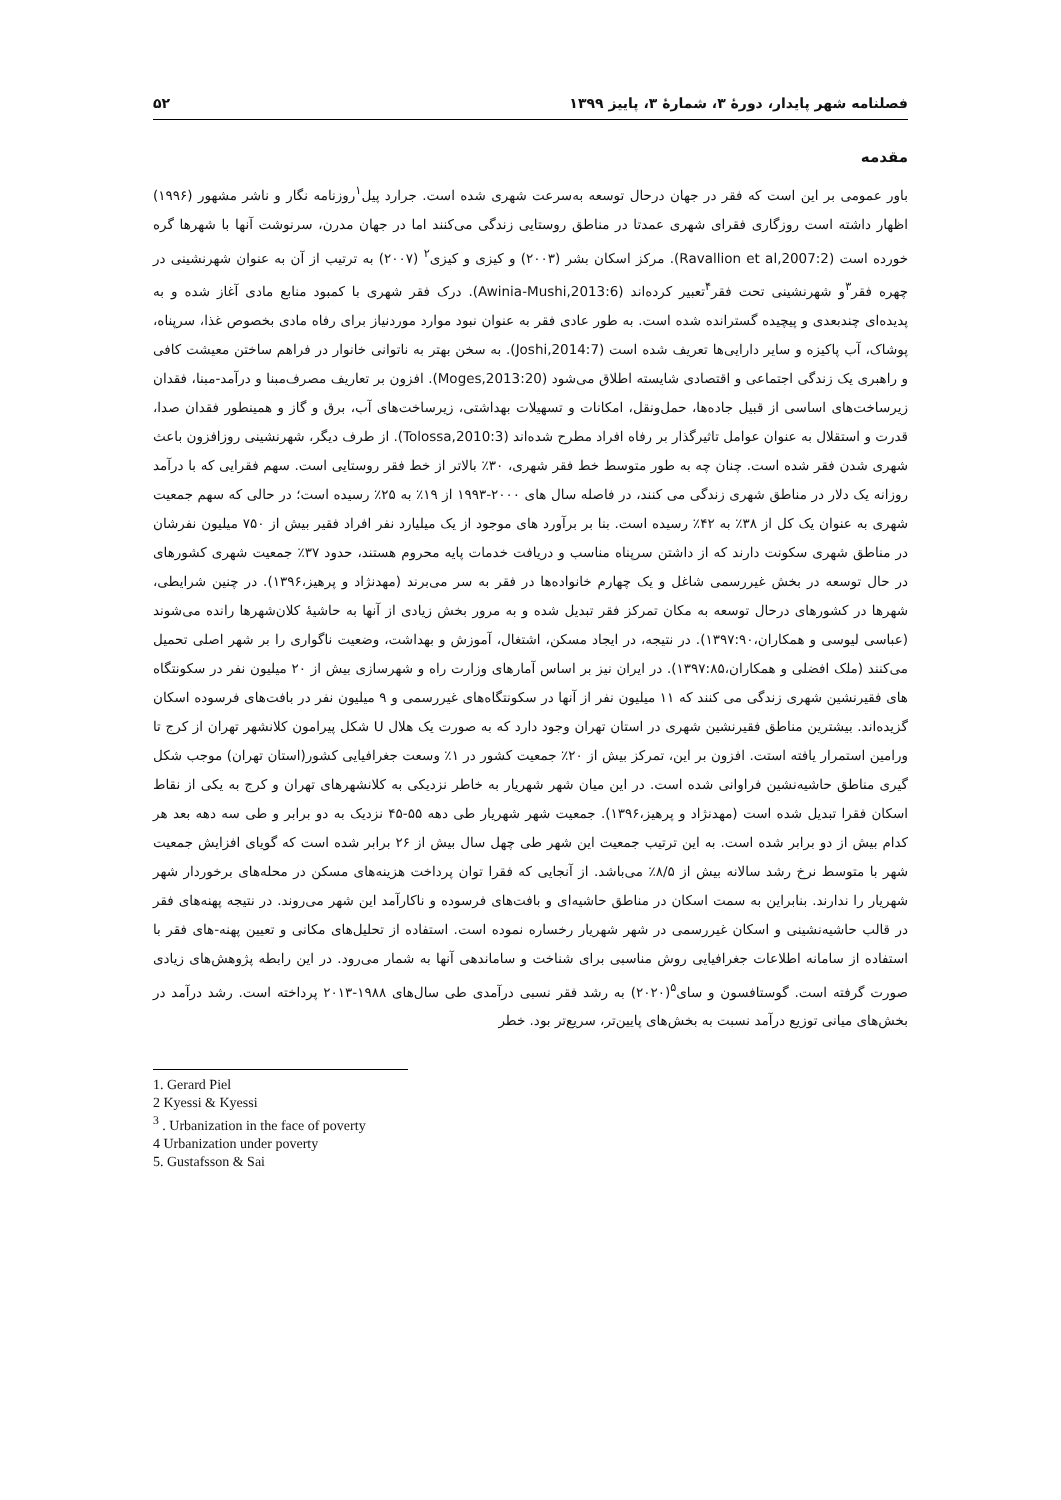فصلنامه شهر پایدار، دورۀ ۳، شمارۀ ۳، پاییز ۱۳۹۹ ۵۲
مقدمه
باور عمومی بر این است که فقر در جهان درحال توسعه به‌سرعت شهری شده است. جرارد پیل<sup>۱</sup>روزنامه نگار و ناشر مشهور (۱۹۹۶) اظهار داشته است روزگاری فقرای شهری عمدتا در مناطق روستایی زندگی می‌کنند اما در جهان مدرن، سرنوشت آنها با شهرها گره خورده است (Ravallion et al,2007:2). مرکز اسکان بشر (۲۰۰۳) و کیزی و کیزی<sup>۲</sup> (۲۰۰۷) به ترتیب از آن به عنوان شهرنشینی در چهره فقر<sup>۳</sup>و شهرنشینی تحت فقر<sup>۴</sup>تعبیر کرده‌اند (Awinia-Mushi,2013:6). درک فقر شهری با کمبود منابع مادی آغاز شده و به پدیده‌ای چندبعدی و پیچیده گسترانده شده است. به طور عادی فقر به عنوان نبود موارد موردنیاز برای رفاه مادی بخصوص غذا، سرپناه، پوشاک، آب پاکیزه و سایر دارایی‌ها تعریف شده است (Joshi,2014:7). به سخن بهتر به ناتوانی خانوار در فراهم ساختن معیشت کافی و راهبری یک زندگی اجتماعی و اقتصادی شایسته اطلاق می‌شود (Moges,2013:20). افزون بر تعاریف مصرف‌مبنا و درآمد-مبنا، فقدان زیرساخت‌های اساسی از قبیل جاده‌ها، حمل‌ونقل، امکانات و تسهیلات بهداشتی، زیرساخت‌های آب، برق و گاز و همینطور فقدان صدا، قدرت و استقلال به عنوان عوامل تاثیرگذار بر رفاه افراد مطرح شده‌اند (Tolossa,2010:3). از طرف دیگر، شهرنشینی روزافزون باعث شهری شدن فقر شده است. چنان چه به طور متوسط خط فقر شهری، ۳۰٪ بالاتر از خط فقر روستایی است. سهم فقرایی که با درآمد روزانه یک دلار در مناطق شهری زندگی می کنند، در فاصله سال های ۲۰۰۰-۱۹۹۳ از ۱۹٪ به ۲۵٪ رسیده است؛ در حالی که سهم جمعیت شهری به عنوان یک کل از ۳۸٪ به ۴۲٪ رسیده است. بنا بر برآورد های موجود از یک میلیارد نفر افراد فقیر بیش از ۷۵۰ میلیون نفرشان در مناطق شهری سکونت دارند که از داشتن سرپناه مناسب و دریافت خدمات پایه محروم هستند، حدود ۳۷٪ جمعیت شهری کشورهای در حال توسعه در بخش غیررسمی شاغل و یک چهارم خانواده‌ها در فقر به سر می‌برند (مهدنژاد و پرهیز،۱۳۹۶). در چنین شرایطی، شهرها در کشورهای درحال توسعه به مکان تمرکز فقر تبدیل شده و به مرور بخش زیادی از آنها به حاشیۀ کلان‌شهرها رانده می‌شوند (عباسی لیوسی و همکاران،۱۳۹۷:۹۰). در نتیجه، در ایجاد مسکن، اشتغال، آموزش و بهداشت، وضعیت ناگواری را بر شهر اصلی تحمیل می‌کنند (ملک افضلی و همکاران،۱۳۹۷:۸۵). در ایران نیز بر اساس آمارهای وزارت راه و شهرسازی بیش از ۲۰ میلیون نفر در سکونتگاه های فقیرنشین شهری زندگی می کنند که ۱۱ میلیون نفر از آنها در سکونتگاه‌های غیررسمی و ۹ میلیون نفر در بافت‌های فرسوده اسکان گزیده‌اند. بیشترین مناطق فقیرنشین شهری در استان تهران وجود دارد که به صورت یک هلال U شکل پیرامون کلانشهر تهران از کرج تا ورامین استمرار یافته استت. افزون بر این، تمرکز بیش از ۲۰٪ جمعیت کشور در ۱٪ وسعت جغرافیایی کشور(استان تهران) موجب شکل گیری مناطق حاشیه‌نشین فراوانی شده است. در این میان شهر شهریار به خاطر نزدیکی به کلانشهرهای تهران و کرج به یکی از نقاط اسکان فقرا تبدیل شده است (مهدنژاد و پرهیز،۱۳۹۶). جمعیت شهر شهریار طی دهه ۵۵-۴۵ نزدیک به دو برابر و طی سه دهه بعد هر کدام بیش از دو برابر شده است. به این ترتیب جمعیت این شهر طی چهل سال بیش از ۲۶ برابر شده است که گویای افزایش جمعیت شهر با متوسط نرخ رشد سالانه بیش از ۸/۵٪ می‌باشد. از آنجایی که فقرا توان پرداخت هزینه‌های مسکن در محله‌های برخوردار شهر شهریار را ندارند. بنابراین به سمت اسکان در مناطق حاشیه‌ای و بافت‌های فرسوده و ناکارآمد این شهر می‌روند. در نتیجه پهنه‌های فقر در قالب حاشیه‌نشینی و اسکان غیررسمی در شهر شهریار رخساره نموده است. استفاده از تحلیل‌های مکانی و تعیین پهنه-های فقر با استفاده از سامانه اطلاعات جغرافیایی روش مناسبی برای شناخت و ساماندهی آنها به شمار می‌رود. در این رابطه پژوهش‌های زیادی صورت گرفته است. گوستافسون و سای<sup>۵</sup>(۲۰۲۰) به رشد فقر نسبی درآمدی طی سال‌های ۱۹۸۸-۲۰۱۳ پرداخته است. رشد درآمد در بخش‌های میانی توزیع درآمد نسبت به بخش‌های پایین‌تر، سریع‌تر بود. خطر
1. Gerard Piel
2 Kyessi & Kyessi
<sup>3</sup> . Urbanization in the face of poverty
4 Urbanization under poverty
5. Gustafsson & Sai